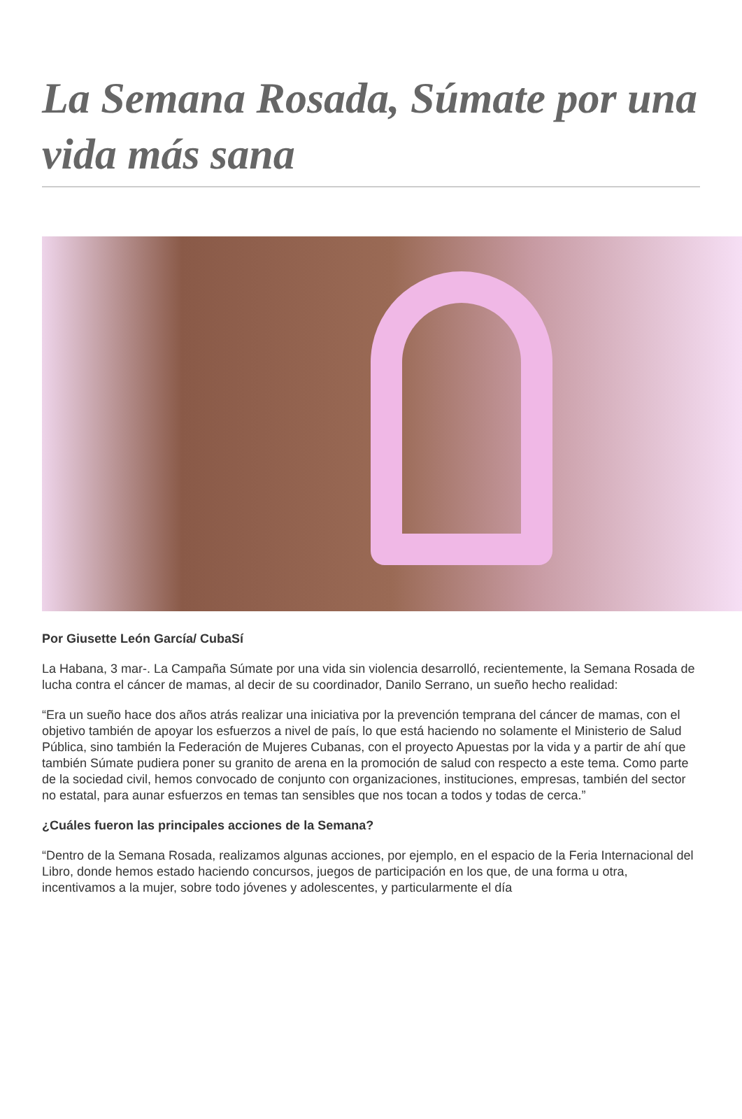La Semana Rosada, Súmate por una vida más sana
Por Giusette León García/ CubaSí
La Habana, 3 mar-. La Campaña Súmate por una vida sin violencia desarrolló, recientemente, la Semana Rosada de lucha contra el cáncer de mamas, al decir de su coordinador, Danilo Serrano, un sueño hecho realidad:
“Era un sueño hace dos años atrás realizar una iniciativa por la prevención temprana del cáncer de mamas, con el objetivo también de apoyar los esfuerzos a nivel de país, lo que está haciendo no solamente el Ministerio de Salud Pública, sino también la Federación de Mujeres Cubanas, con el proyecto Apuestas por la vida y a partir de ahí que también Súmate pudiera poner su granito de arena en la promoción de salud con respecto a este tema. Como parte de la sociedad civil, hemos convocado de conjunto con organizaciones, instituciones, empresas, también del sector no estatal, para aunar esfuerzos en temas tan sensibles que nos tocan a todos y todas de cerca.”
¿Cuáles fueron las principales acciones de la Semana?
“Dentro de la Semana Rosada, realizamos algunas acciones, por ejemplo, en el espacio de la Feria Internacional del Libro, donde hemos estado haciendo concursos, juegos de participación en los que, de una forma u otra, incentivamos a la mujer, sobre todo jóvenes y adolescentes, y particularmente el día